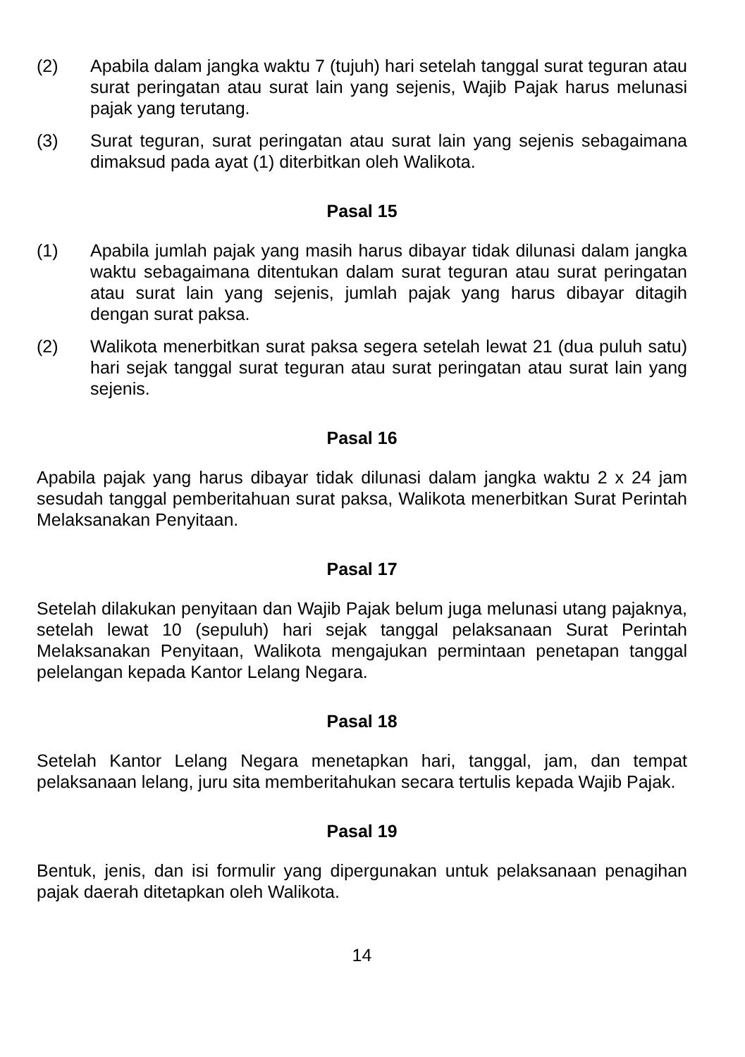(2) Apabila dalam jangka waktu 7 (tujuh) hari setelah tanggal surat teguran atau surat peringatan atau surat lain yang sejenis, Wajib Pajak harus melunasi pajak yang terutang.
(3) Surat teguran, surat peringatan atau surat lain yang sejenis sebagaimana dimaksud pada ayat (1) diterbitkan oleh Walikota.
Pasal 15
(1) Apabila jumlah pajak yang masih harus dibayar tidak dilunasi dalam jangka waktu sebagaimana ditentukan dalam surat teguran atau surat peringatan atau surat lain yang sejenis, jumlah pajak yang harus dibayar ditagih dengan surat paksa.
(2) Walikota menerbitkan surat paksa segera setelah lewat 21 (dua puluh satu) hari sejak tanggal surat teguran atau surat peringatan atau surat lain yang sejenis.
Pasal 16
Apabila pajak yang harus dibayar tidak dilunasi dalam jangka waktu 2 x 24 jam sesudah tanggal pemberitahuan surat paksa, Walikota menerbitkan Surat Perintah Melaksanakan Penyitaan.
Pasal 17
Setelah dilakukan penyitaan dan Wajib Pajak belum juga melunasi utang pajaknya, setelah lewat 10 (sepuluh) hari sejak tanggal pelaksanaan Surat Perintah Melaksanakan Penyitaan, Walikota mengajukan permintaan penetapan tanggal pelelangan kepada Kantor Lelang Negara.
Pasal 18
Setelah Kantor Lelang Negara menetapkan hari, tanggal, jam, dan tempat pelaksanaan lelang, juru sita memberitahukan secara tertulis kepada Wajib Pajak.
Pasal 19
Bentuk, jenis, dan isi formulir yang dipergunakan untuk pelaksanaan penagihan pajak daerah ditetapkan oleh Walikota.
14